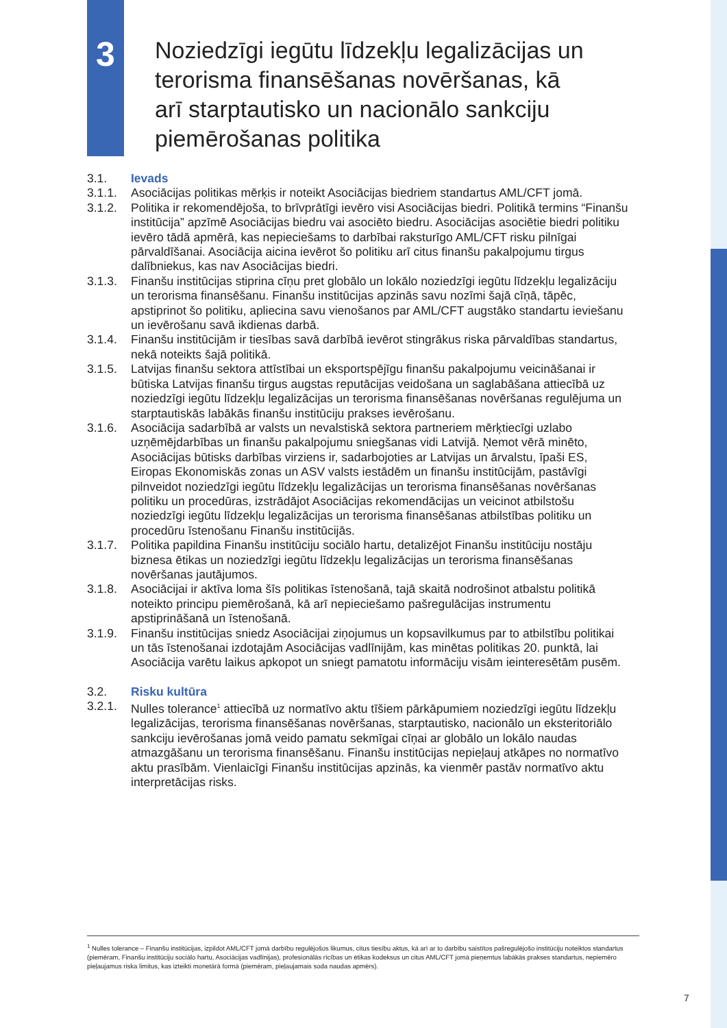3
Noziedzīgi iegūtu līdzekļu legalizācijas un terorisma finansēšanas novēršanas, kā arī starptautisko un nacionālo sankciju piemērošanas politika
3.1. Ievads
3.1.1. Asociācijas politikas mērķis ir noteikt Asociācijas biedriem standartus AML/CFT jomā.
3.1.2. Politika ir rekomendējoša, to brīvprātīgi ievēro visi Asociācijas biedri. Politikā termins “Finanšu institūcija” apzīmē Asociācijas biedru vai asociēto biedru. Asociācijas asociētie biedri politiku ievēro tādā apmērā, kas nepieciešams to darbībai raksturīgo AML/CFT risku pilnīgai pārvaldīšanai. Asociācija aicina ievērot šo politiku arī citus finanšu pakalpojumu tirgus dalībniekus, kas nav Asociācijas biedri.
3.1.3. Finanšu institūcijas stiprina cīņu pret globālo un lokālo noziedzīgi iegūtu līdzekļu legalizāciju un terorisma finansēšanu. Finanšu institūcijas apzinās savu nozīmi šajā cīņā, tāpēc, apstiprinot šo politiku, apliecina savu vienošanos par AML/CFT augstāko standartu ieviešanu un ievērošanu savā ikdienas darbā.
3.1.4. Finanšu institūcijām ir tiesības savā darbībā ievērot stingrākus riska pārvaldības standartus, nekā noteikts šajā politikā.
3.1.5. Latvijas finanšu sektora attīstībai un eksportspējīgu finanšu pakalpojumu veicināšanai ir būtiska Latvijas finanšu tirgus augstas reputācijas veidošana un saglabāšana attiecībā uz noziedzīgi iegūtu līdzekļu legalizācijas un terorisma finansēšanas novēršanas regulējuma un starptautiskās labākās finanšu institūciju prakses ievērošanu.
3.1.6. Asociācija sadarbībā ar valsts un nevalstiskā sektora partneriem mērķtiecīgi uzlabo uzņēmējdarbības un finanšu pakalpojumu sniegšanas vidi Latvijā. Ņemot vērā minēto, Asociācijas būtisks darbības virziens ir, sadarbojoties ar Latvijas un ārvalstu, īpaši ES, Eiropas Ekonomiskās zonas un ASV valsts iestādēm un finanšu institūcijām, pastāvīgi pilnveidot noziedzīgi iegūtu līdzekļu legalizācijas un terorisma finansēšanas novēršanas politiku un procedūras, izstrādājot Asociācijas rekomendācijas un veicinot atbilstošu noziedzīgi iegūtu līdzekļu legalizācijas un terorisma finansēšanas atbilstības politiku un procedūru īstenošanu Finanšu institūcijās.
3.1.7. Politika papildina Finanšu institūciju sociālo hartu, detalizējot Finanšu institūciju nostāju biznesa ētikas un noziedzīgi iegūtu līdzekļu legalizācijas un terorisma finansēšanas novēršanas jautājumos.
3.1.8. Asociācijai ir aktīva loma šīs politikas īstenošanā, tajā skaitā nodrošinot atbalstu politikā noteikto principu piemērošanā, kā arī nepieciešamo pašregulācijas instrumentu apstiprināšanā un īstenošanā.
3.1.9. Finanšu institūcijas sniedz Asociācijai ziņojumus un kopsavilkumus par to atbilstību politikai un tās īstenošanai izdotajām Asociācijas vadlīnijām, kas minētas politikas 20. punktā, lai Asociācija varētu laikus apkopot un sniegt pamatotu informāciju visām ieinteresētām pusēm.
3.2. Risku kultūra
3.2.1. Nulles tolerance<sup>1</sup> attiecībā uz normatīvo aktu tīšiem pārkāpumiem noziedzīgi iegūtu līdzekļu legalizācijas, terorisma finansēšanas novēršanas, starptautisko, nacionālo un eksteritoriālo sankciju ievērošanas jomā veido pamatu sekmīgai cīņai ar globālo un lokālo naudas atmazgāšanu un terorisma finansēšanu. Finanšu institūcijas nepieļauj atkāpes no normatīvo aktu prasībām. Vienlaicīgi Finanšu institūcijas apzinās, ka vienmēr pastāv normatīvo aktu interpretācijas risks.
<sup>1</sup> Nulles tolerance – Finanšu institūcijas, izpildot AML/CFT jomā darbību regulējošos likumus, citus tiesību aktus, kā arī ar to darbību saistītos pašregulējošo institūciju noteiktos standartus (piemēram, Finanšu institūciju sociālo hartu, Asociācijas vadlīnijas), profesionālās rīcības un ētikas kodeksus un citus AML/CFT jomā pieņemtus labākās prakses standartus, nepiemēro pieļaujamus riska limitus, kas izteikti monetārā formā (piemēram, pieļaujamais soda naudas apmērs).
7